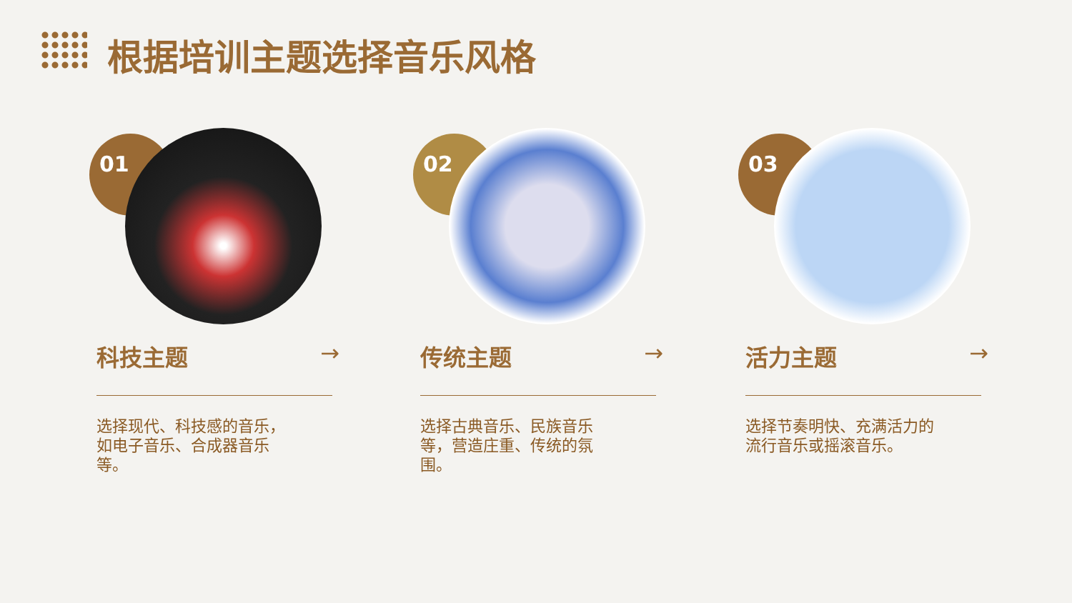根据培训主题选择音乐风格
01
科技主题 →
选择现代、科技感的音乐，如电子音乐、合成器音乐等。
02
传统主题 →
选择古典音乐、民族音乐等，营造庄重、传统的氛围。
03
活力主题 →
选择节奏明快、充满活力的流行音乐或摇滚音乐。